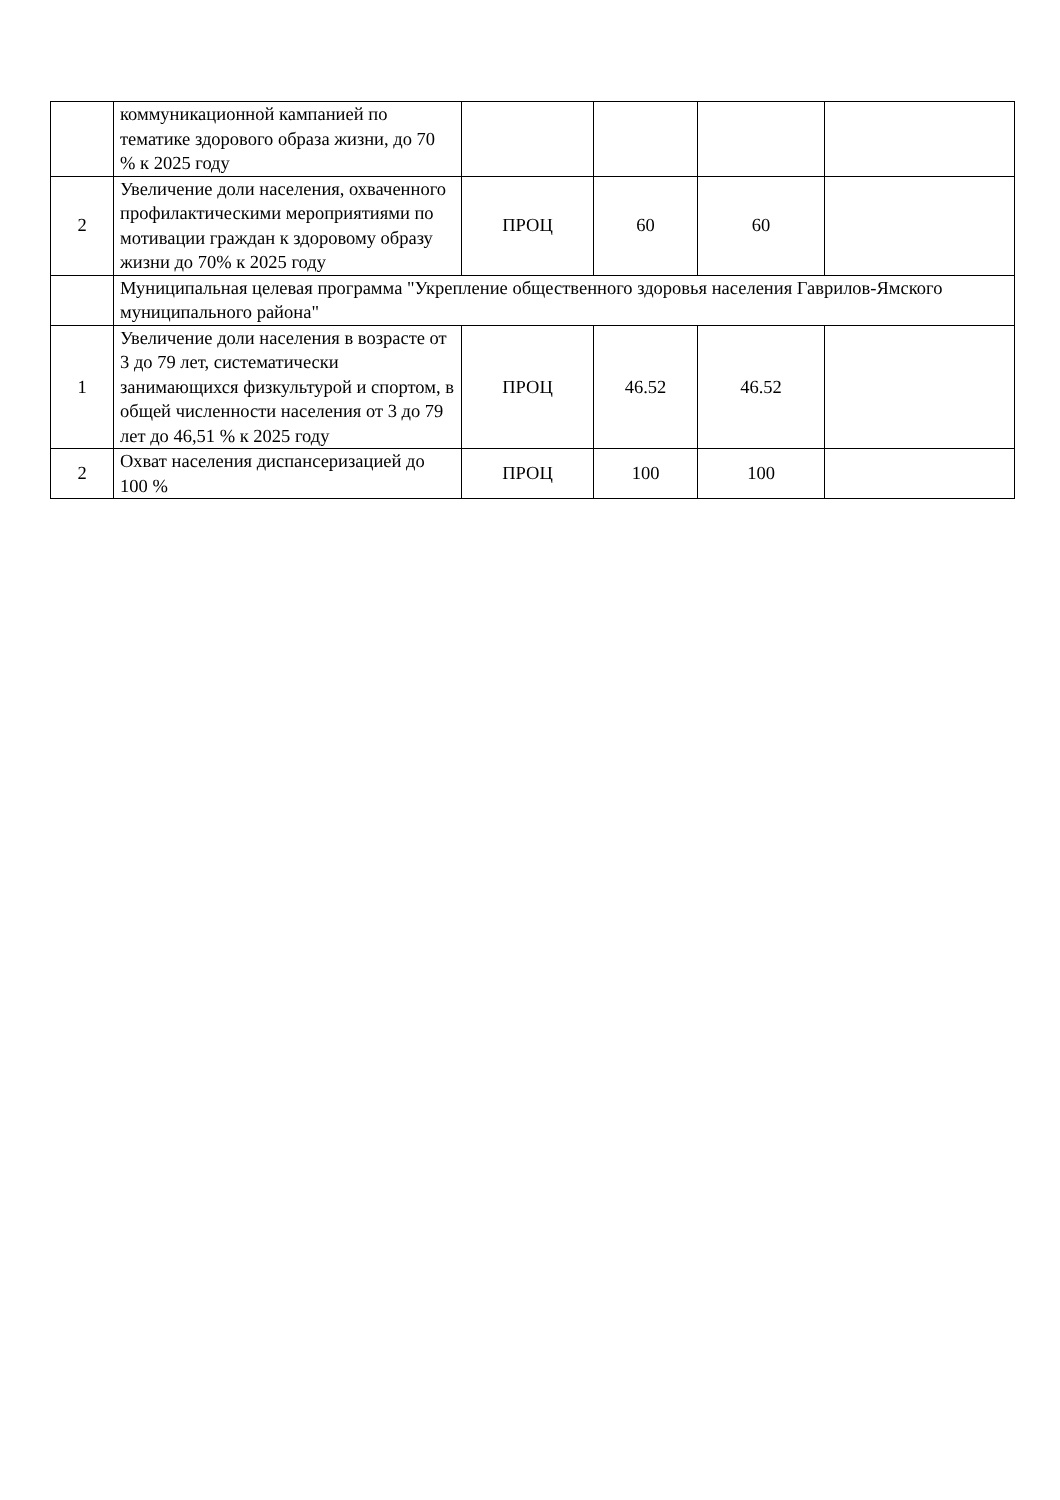| | коммуникационной кампанией по тематике здорового образа жизни, до 70 % к 2025 году | | | | |
| 2 | Увеличение доли населения, охваченного профилактическими мероприятиями по мотивации граждан к здоровому образу жизни до 70% к 2025 году | ПРОЦ | 60 | 60 | |
| | Муниципальная целевая программа "Укрепление общественного здоровья населения Гаврилов-Ямского муниципального района" | | | | |
| 1 | Увеличение доли населения в возрасте от 3 до 79 лет, систематически занимающихся физкультурой и спортом, в общей численности населения от 3 до 79 лет до 46,51 % к 2025 году | ПРОЦ | 46.52 | 46.52 | |
| 2 | Охват населения диспансеризацией до 100 % | ПРОЦ | 100 | 100 | |